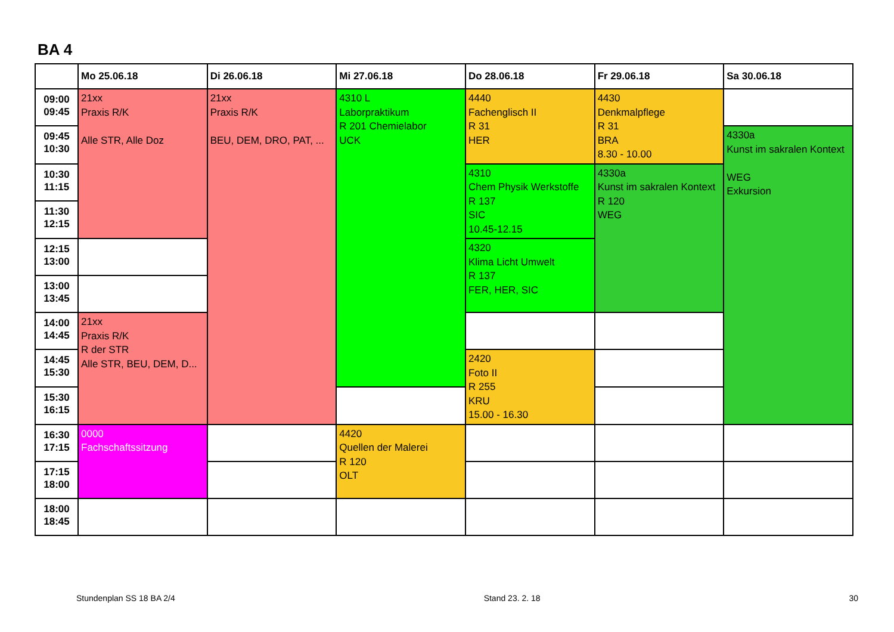BA 4
| | Mo 25.06.18 | Di 26.06.18 | Mi 27.06.18 | Do 28.06.18 | Fr 29.06.18 | Sa 30.06.18 |
| --- | --- | --- | --- | --- | --- | --- |
| 09:00 09:45 | 21xx Praxis R/K Alle STR, Alle Doz | 21xx Praxis R/K BEU, DEM, DRO, PAT, ... | 4310 L Laborpraktikum R 201 Chemielabor UCK | 4440 Fachenglisch II R 31 HER | 4430 Denkmalpflege R 31 BRA 8.30 - 10.00 | |
| 09:45 10:30 | | | | | | 4330a Kunst im sakralen Kontext WEG Exkursion |
| 10:30 11:15 | | | | 4310 Chem Physik Werkstoffe R 137 SIC 10.45-12.15 | 4330a Kunst im sakralen Kontext R 120 WEG | |
| 11:30 12:15 | | | | | | |
| 12:15 13:00 | | | | 4320 Klima Licht Umwelt R 137 FER, HER, SIC | | |
| 13:00 13:45 | | | | | | |
| 14:00 14:45 | 21xx Praxis R/K R der STR Alle STR, BEU, DEM, D... | | | | | |
| 14:45 15:30 | | | | 2420 Foto II R 255 KRU 15.00 - 16.30 | | |
| 15:30 16:15 | | | | | | |
| 16:30 17:15 | 0000 Fachschaftssitzung | | 4420 Quellen der Malerei R 120 OLT | | | |
| 17:15 18:00 | | | | | | |
| 18:00 18:45 | | | | | | |
Stundenplan SS 18 BA 2/4 Stand 23. 2. 18 30